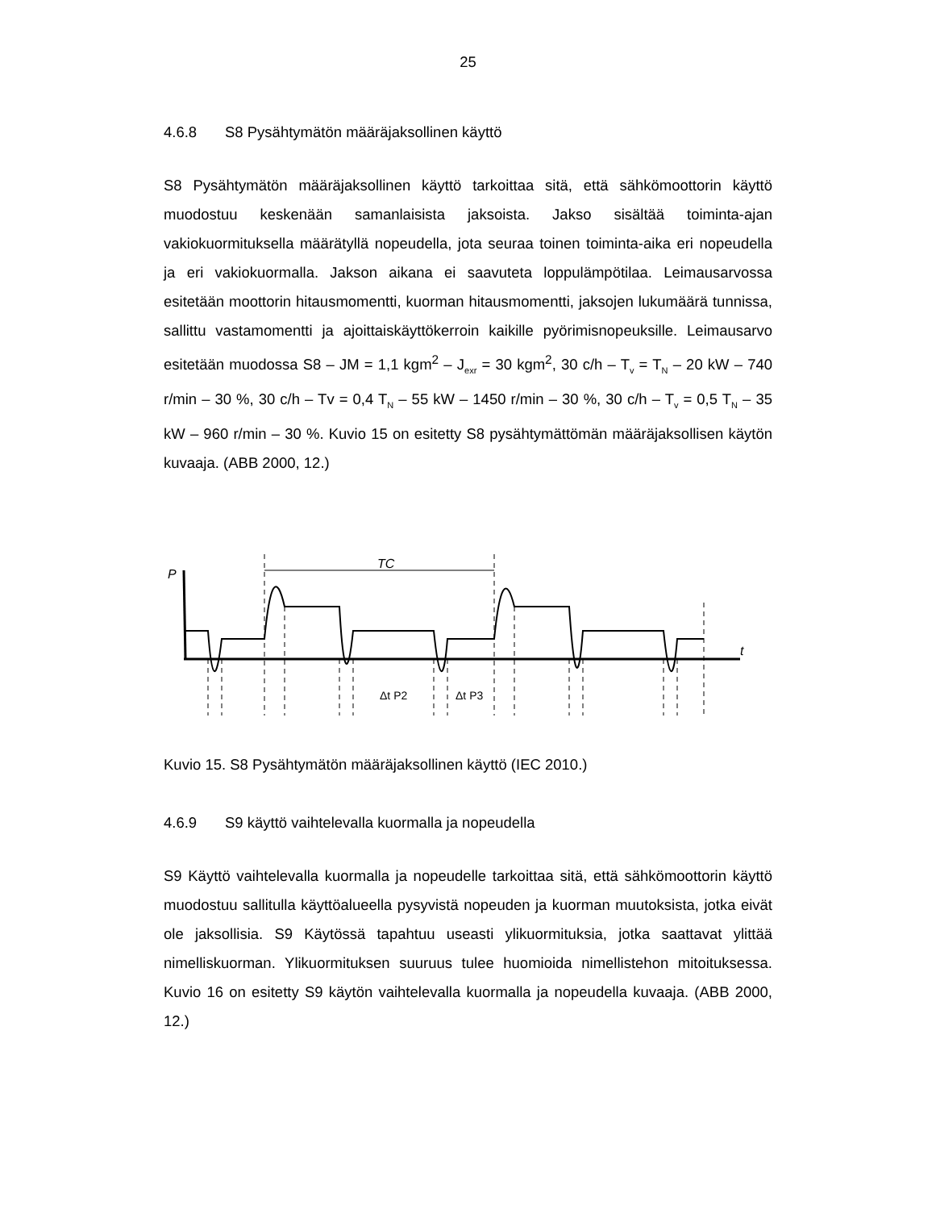25
4.6.8 S8 Pysähtymätön määräjaksollinen käyttö
S8 Pysähtymätön määräjaksollinen käyttö tarkoittaa sitä, että sähkömoottorin käyttö muodostuu keskenään samanlaisista jaksoista. Jakso sisältää toiminta-ajan vakiokuormituksella määrätyllä nopeudella, jota seuraa toinen toiminta-aika eri nopeudella ja eri vakiokuormalla. Jakson aikana ei saavuteta loppulämpötilaa. Leimausarvossa esitetään moottorin hitausmomentti, kuorman hitausmomentti, jaksojen lukumäärä tunnissa, sallittu vastamomentti ja ajoittaiskäyttökerroin kaikille pyörimisnopeuksille. Leimausarvo esitetään muodossa S8 – JM = 1,1 kgm<sup>2</sup> – J<sub>exr</sub> = 30 kgm<sup>2</sup>, 30 c/h – T<sub>v</sub> = T<sub>N</sub> – 20 kW – 740 r/min – 30 %, 30 c/h – Tv = 0,4 T<sub>N</sub> – 55 kW – 1450 r/min – 30 %, 30 c/h – T<sub>v</sub> = 0,5 T<sub>N</sub> – 35 kW – 960 r/min – 30 %. Kuvio 15 on esitetty S8 pysähtymättömän määräjaksollisen käytön kuvaaja. (ABB 2000, 12.)
P
TC
t
Δt P2
Δt P3
Kuvio 15. S8 Pysähtymätön määräjaksollinen käyttö (IEC 2010.)
4.6.9 S9 käyttö vaihtelevalla kuormalla ja nopeudella
S9 Käyttö vaihtelevalla kuormalla ja nopeudelle tarkoittaa sitä, että sähkömoottorin käyttö muodostuu sallitulla käyttöalueella pysyvistä nopeuden ja kuorman muutoksista, jotka eivät ole jaksollisia. S9 Käytössä tapahtuu useasti ylikuormituksia, jotka saattavat ylittää nimelliskuorman. Ylikuormituksen suuruus tulee huomioida nimellistehon mitoituksessa. Kuvio 16 on esitetty S9 käytön vaihtelevalla kuormalla ja nopeudella kuvaaja. (ABB 2000, 12.)